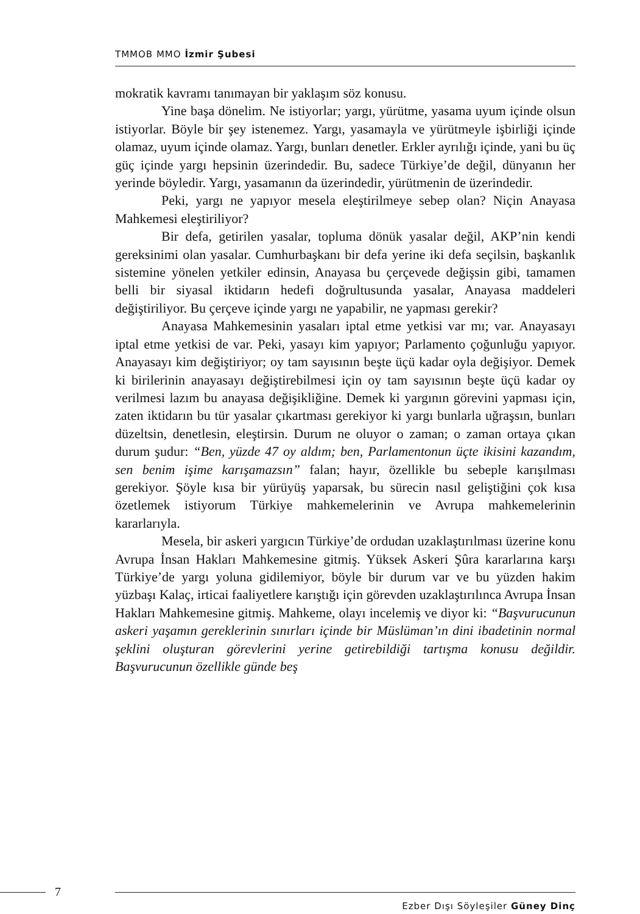TMMOB MMO İzmir Şubesi
mokratik kavramı tanımayan bir yaklaşım söz konusu.
Yine başa dönelim. Ne istiyorlar; yargı, yürütme, yasama uyum içinde olsun istiyorlar. Böyle bir şey istenemez. Yargı, yasamayla ve yürütmeyle işbirliği içinde olamaz, uyum içinde olamaz. Yargı, bunları denetler. Erkler ayrılığı içinde, yani bu üç güç içinde yargı hepsinin üzerindedir. Bu, sadece Türkiye’de değil, dünyanın her yerinde böyledir. Yargı, yasamanın da üzerindedir, yürütmenin de üzerindedir.
Peki, yargı ne yapıyor mesela eleştirilmeye sebep olan? Niçin Anayasa Mahkemesi eleştiriliyor?
Bir defa, getirilen yasalar, topluma dönük yasalar değil, AKP’nin kendi gereksinimi olan yasalar. Cumhurbaşkanı bir defa yerine iki defa seçilsin, başkanlık sistemine yönelen yetkiler edinsin, Anayasa bu çerçevede değişsin gibi, tamamen belli bir siyasal iktidarın hedefi doğrultusunda yasalar, Anayasa maddeleri değiştiriliyor. Bu çerçeve içinde yargı ne yapabilir, ne yapması gerekir?
Anayasa Mahkemesinin yasaları iptal etme yetkisi var mı; var. Anayasayı iptal etme yetkisi de var. Peki, yasayı kim yapıyor; Parlamento çoğunluğu yapıyor. Anayasayı kim değiştiriyor; oy tam sayısının beşte üçü kadar oyla değişiyor. Demek ki birilerinin anayasayı değiştirebilmesi için oy tam sayısının beşte üçü kadar oy verilmesi lazım bu anayasa değişikliğine. Demek ki yargının görevini yapması için, zaten iktidarın bu tür yasalar çıkartması gerekiyor ki yargı bunlarla uğraşsın, bunları düzeltsin, denetlesin, eleştirsin. Durum ne oluyor o zaman; o zaman ortaya çıkan durum şudur: “Ben, yüzde 47 oy aldım; ben, Parlamentonun üçte ikisini kazandım, sen benim işime karışamazsın” falan; hayır, özellikle bu sebeple karışılması gerekiyor. Şöyle kısa bir yürüyüş yaparsak, bu sürecin nasıl geliştiğini çok kısa özetlemek istiyorum Türkiye mahkemelerinin ve Avrupa mahkemelerinin kararlarıyla.
Mesela, bir askeri yargıcın Türkiye’de ordudan uzaklaştırılması üzerine konu Avrupa İnsan Hakları Mahkemesine gitmiş. Yüksek Askeri Şûra kararlarına karşı Türkiye’de yargı yoluna gidilemiyor, böyle bir durum var ve bu yüzden hakim yüzbaşı Kalaç, irticai faaliyetlere karıştığı için görevden uzaklaştırılınca Avrupa İnsan Hakları Mahkemesine gitmiş. Mahkeme, olayı incelemiş ve diyor ki: “Başvurucunun askeri yaşamın gereklerinin sınırları içinde bir Müslüman’ın dini ibadetinin normal şeklini oluşturan görevlerini yerine getirebildiği tartışma konusu değildir. Başvurucunun özellikle günde beş
7
Ezber Dışı Söyleşiler Güney Dinç